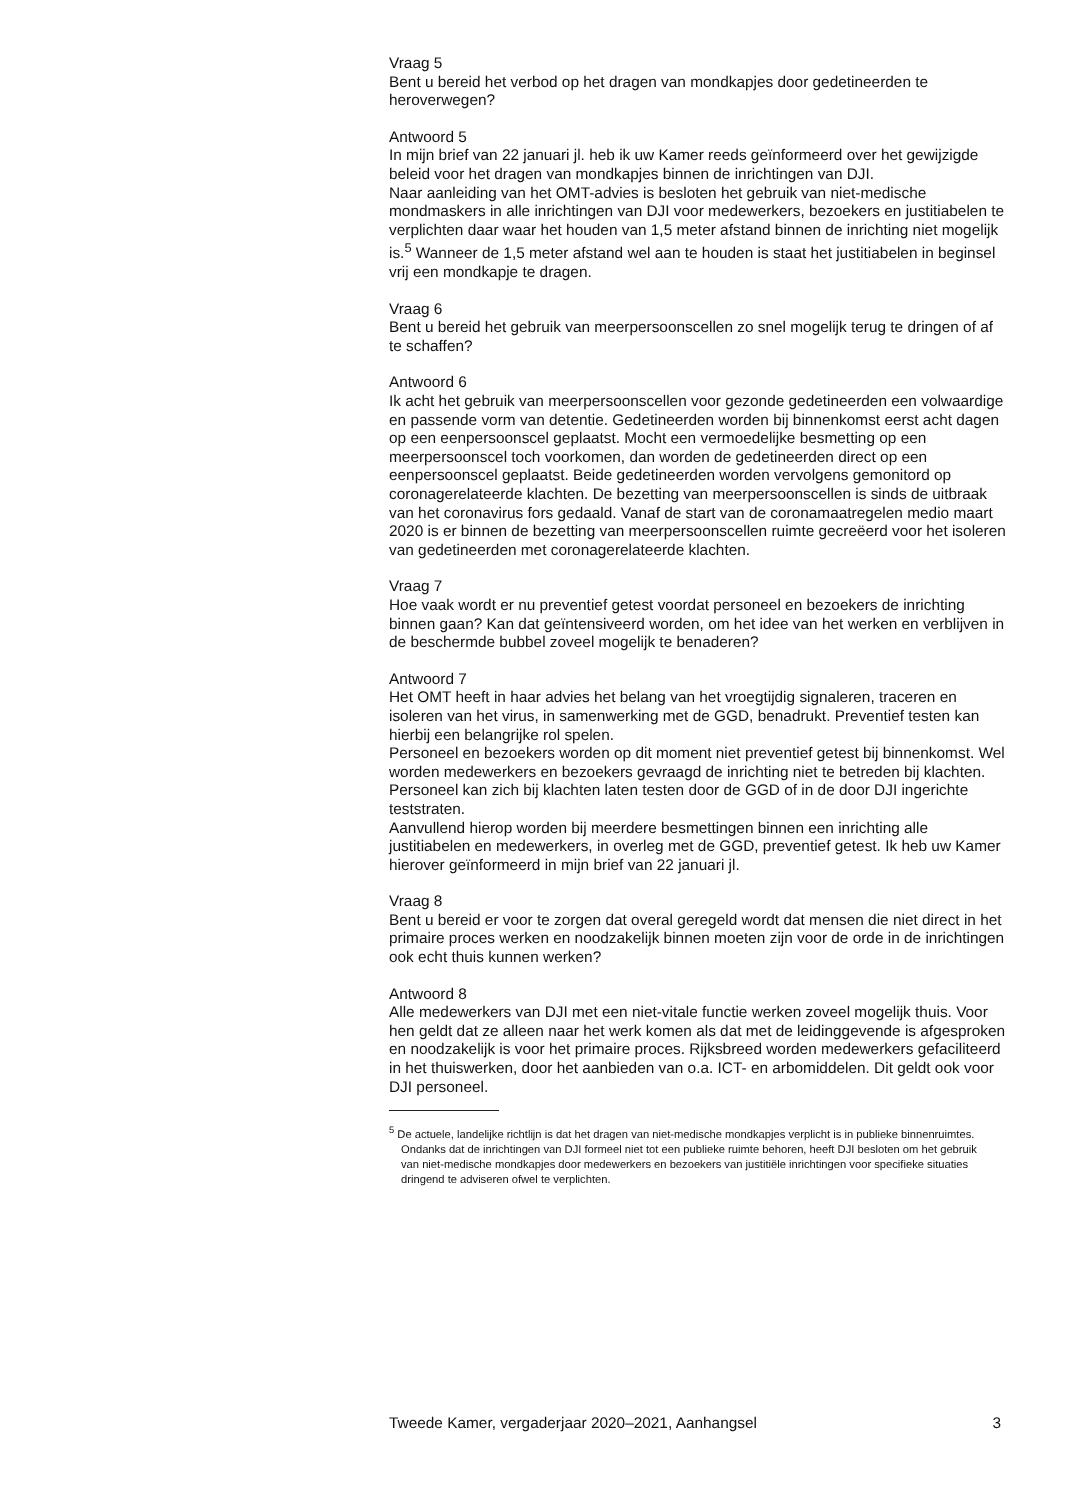Vraag 5
Bent u bereid het verbod op het dragen van mondkapjes door gedetineerden te heroverwegen?
Antwoord 5
In mijn brief van 22 januari jl. heb ik uw Kamer reeds geïnformeerd over het gewijzigde beleid voor het dragen van mondkapjes binnen de inrichtingen van DJI.
Naar aanleiding van het OMT-advies is besloten het gebruik van niet-medische mondmaskers in alle inrichtingen van DJI voor medewerkers, bezoekers en justitiabelen te verplichten daar waar het houden van 1,5 meter afstand binnen de inrichting niet mogelijk is.<sup>5</sup> Wanneer de 1,5 meter afstand wel aan te houden is staat het justitiabelen in beginsel vrij een mondkapje te dragen.
Vraag 6
Bent u bereid het gebruik van meerpersoonscellen zo snel mogelijk terug te dringen of af te schaffen?
Antwoord 6
Ik acht het gebruik van meerpersoonscellen voor gezonde gedetineerden een volwaardige en passende vorm van detentie. Gedetineerden worden bij binnenkomst eerst acht dagen op een eenpersoonscel geplaatst. Mocht een vermoedelijke besmetting op een meerpersoonscel toch voorkomen, dan worden de gedetineerden direct op een eenpersoonscel geplaatst. Beide gedetineerden worden vervolgens gemonitord op coronagerelateerde klachten. De bezetting van meerpersoonscellen is sinds de uitbraak van het coronavirus fors gedaald. Vanaf de start van de coronamaatregelen medio maart 2020 is er binnen de bezetting van meerpersoonscellen ruimte gecreëerd voor het isoleren van gedetineerden met coronagerelateerde klachten.
Vraag 7
Hoe vaak wordt er nu preventief getest voordat personeel en bezoekers de inrichting binnen gaan? Kan dat geïntensiveerd worden, om het idee van het werken en verblijven in de beschermde bubbel zoveel mogelijk te benaderen?
Antwoord 7
Het OMT heeft in haar advies het belang van het vroegtijdig signaleren, traceren en isoleren van het virus, in samenwerking met de GGD, benadrukt. Preventief testen kan hierbij een belangrijke rol spelen.
Personeel en bezoekers worden op dit moment niet preventief getest bij binnenkomst. Wel worden medewerkers en bezoekers gevraagd de inrichting niet te betreden bij klachten. Personeel kan zich bij klachten laten testen door de GGD of in de door DJI ingerichte teststraten.
Aanvullend hierop worden bij meerdere besmettingen binnen een inrichting alle justitiabelen en medewerkers, in overleg met de GGD, preventief getest. Ik heb uw Kamer hierover geïnformeerd in mijn brief van 22 januari jl.
Vraag 8
Bent u bereid er voor te zorgen dat overal geregeld wordt dat mensen die niet direct in het primaire proces werken en noodzakelijk binnen moeten zijn voor de orde in de inrichtingen ook echt thuis kunnen werken?
Antwoord 8
Alle medewerkers van DJI met een niet-vitale functie werken zoveel mogelijk thuis. Voor hen geldt dat ze alleen naar het werk komen als dat met de leidinggevende is afgesproken en noodzakelijk is voor het primaire proces. Rijksbreed worden medewerkers gefaciliteerd in het thuiswerken, door het aanbieden van o.a. ICT- en arbomiddelen. Dit geldt ook voor DJI personeel.
<sup>5</sup> De actuele, landelijke richtlijn is dat het dragen van niet-medische mondkapjes verplicht is in publieke binnenruimtes. Ondanks dat de inrichtingen van DJI formeel niet tot een publieke ruimte behoren, heeft DJI besloten om het gebruik van niet-medische mondkapjes door medewerkers en bezoekers van justitiële inrichtingen voor specifieke situaties dringend te adviseren ofwel te verplichten.
Tweede Kamer, vergaderjaar 2020–2021, Aanhangsel 3